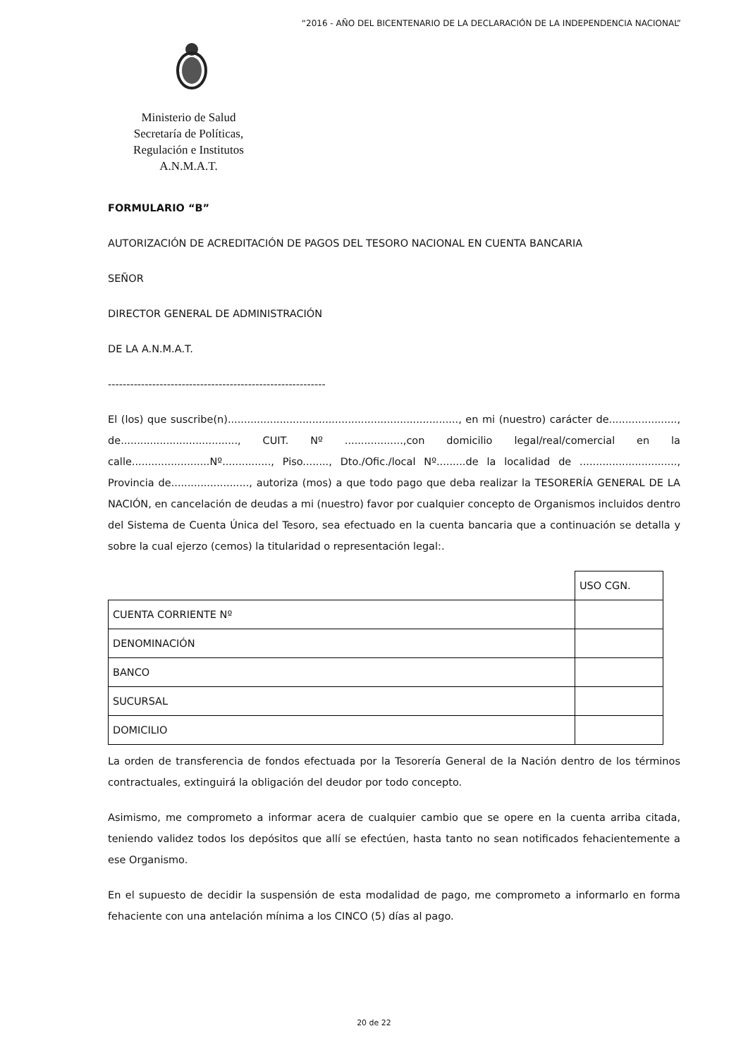“2016 - AÑO DEL BICENTENARIO DE LA DECLARACIÓN DE LA INDEPENDENCIA NACIONAL”
Ministerio de Salud
Secretaría de Políticas,
Regulación e Institutos
A.N.M.A.T.
FORMULARIO “B”
AUTORIZACIÓN DE ACREDITACIÓN DE PAGOS DEL TESORO NACIONAL EN CUENTA BANCARIA
SEÑOR
DIRECTOR GENERAL DE ADMINISTRACIÓN
DE LA A.N.M.A.T.
-----------------------------------------------------------
El (los) que suscribe(n)......................................................................., en mi (nuestro) carácter de....................., de...................................., CUIT. Nº ..................,con domicilio legal/real/comercial en la calle........................Nº..............., Piso........, Dto./Ofic./local Nº.........de la localidad de .............................., Provincia de........................, autoriza (mos) a que todo pago que deba realizar la TESORERÍA GENERAL DE LA NACIÓN, en cancelación de deudas a mi (nuestro) favor por cualquier concepto de Organismos incluidos dentro del Sistema de Cuenta Única del Tesoro, sea efectuado en la cuenta bancaria que a continuación se detalla y sobre la cual ejerzo (cemos) la titularidad o representación legal:.
| | USO CGN. |
| CUENTA CORRIENTE Nº | |
| DENOMINACIÓN | |
| BANCO | |
| SUCURSAL | |
| DOMICILIO | |
La orden de transferencia de fondos efectuada por la Tesorería General de la Nación dentro de los términos contractuales, extinguirá la obligación del deudor por todo concepto.
Asimismo, me comprometo a informar acera de cualquier cambio que se opere en la cuenta arriba citada, teniendo validez todos los depósitos que allí se efectúen, hasta tanto no sean notificados fehacientemente a ese Organismo.
En el supuesto de decidir la suspensión de esta modalidad de pago, me comprometo a informarlo en forma fehaciente con una antelación mínima a los CINCO (5) días al pago.
20 de 22